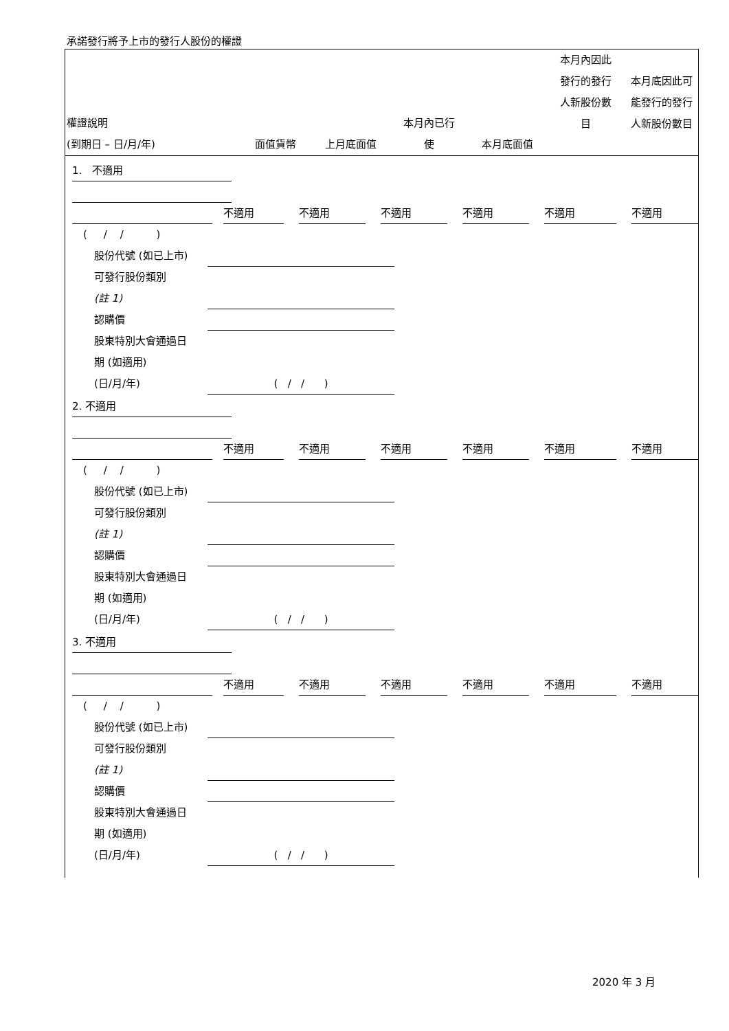承諾發行將予上市的發行人股份的權證
| 權證說明 (到期日 – 日/月/年) | 面值貨幣 | 上月底面值 | 本月內已行 使 | 本月底面值 | 本月內因此 發行的發行 人新股份數 目 | 本月底因此可 能發行的發行 人新股份數目 |
| --- | --- | --- | --- | --- | --- | --- |
1. 不適用
不適用 不適用 不適用 不適用 不適用 不適用
( / / )
股份代號 (如已上市)
可發行股份類別
(註 1)
認購價
股東特別大會通過日
期 (如適用)
(日/月/年)
( / / )
2. 不適用
不適用 不適用 不適用 不適用 不適用 不適用
( / / )
股份代號 (如已上市)
可發行股份類別
(註 1)
認購價
股東特別大會通過日
期 (如適用)
(日/月/年)
( / / )
3. 不適用
不適用 不適用 不適用 不適用 不適用 不適用
( / / )
股份代號 (如已上市)
可發行股份類別
(註 1)
認購價
股東特別大會通過日
期 (如適用)
(日/月/年)
( / / )
2020 年 3 月